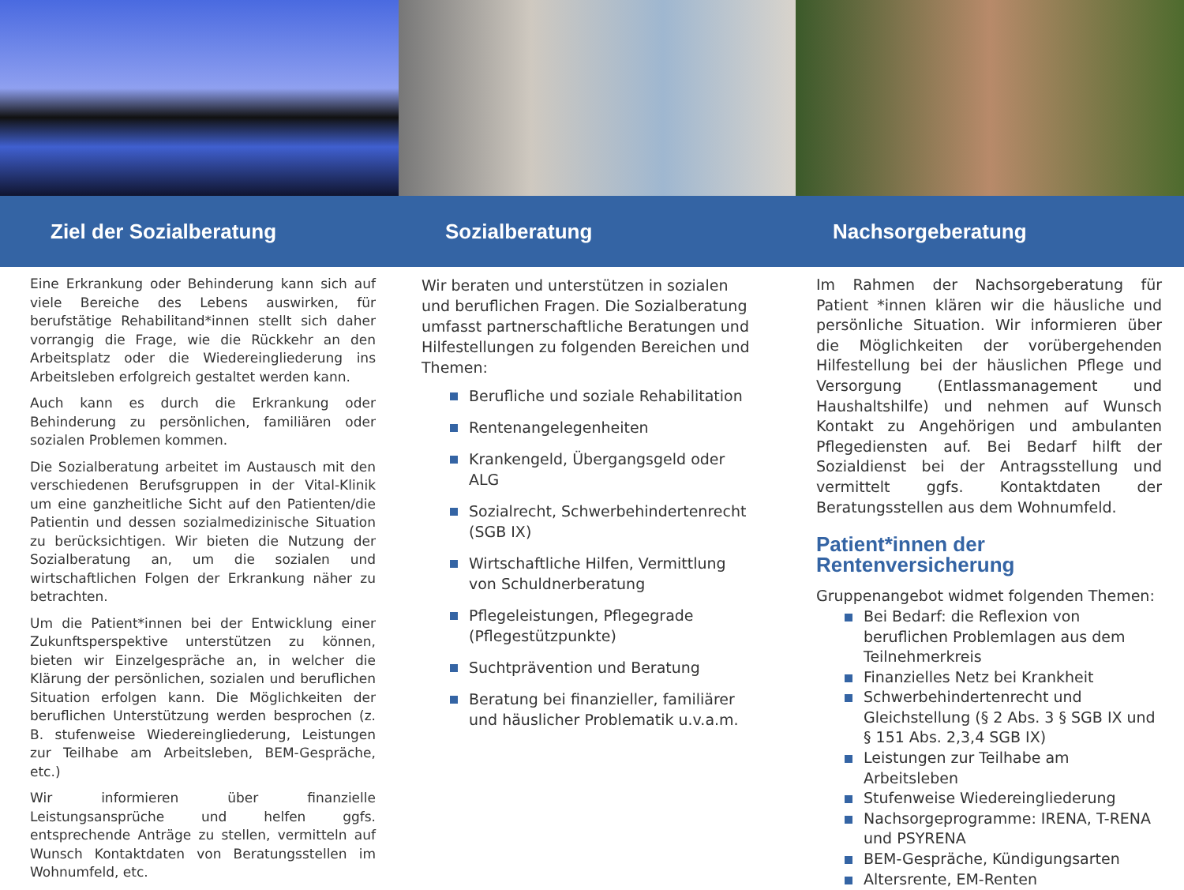Ziel der Sozialberatung Sozialberatung Nachsorgeberatung
Eine Erkrankung oder Behinderung kann sich auf viele Bereiche des Lebens auswirken, für berufstätige Rehabilitand*innen stellt sich daher vorrangig die Frage, wie die Rückkehr an den Arbeitsplatz oder die Wiedereingliederung ins Arbeitsleben erfolgreich gestaltet werden kann.
Auch kann es durch die Erkrankung oder Behinderung zu persönlichen, familiären oder sozialen Problemen kommen.
Die Sozialberatung arbeitet im Austausch mit den verschiedenen Berufsgruppen in der Vital-Klinik um eine ganzheitliche Sicht auf den Patienten/die Patientin und dessen sozialmedizinische Situation zu berücksichtigen. Wir bieten die Nutzung der Sozialberatung an, um die sozialen und wirtschaftlichen Folgen der Erkrankung näher zu betrachten.
Um die Patient*innen bei der Entwicklung einer Zukunftsperspektive unterstützen zu können, bieten wir Einzelgespräche an, in welcher die Klärung der persönlichen, sozialen und beruflichen Situation erfolgen kann. Die Möglichkeiten der beruflichen Unterstützung werden besprochen (z. B. stufenweise Wiedereingliederung, Leistungen zur Teilhabe am Arbeitsleben, BEM-Gespräche, etc.)
Wir informieren über finanzielle Leistungsansprüche und helfen ggfs. entsprechende Anträge zu stellen, vermitteln auf Wunsch Kontaktdaten von Beratungsstellen im Wohnumfeld, etc.
Wir beraten und unterstützen in sozialen und beruflichen Fragen. Die Sozialberatung umfasst partnerschaftliche Beratungen und Hilfestellungen zu folgenden Bereichen und Themen:
Berufliche und soziale Rehabilitation
Rentenangelegenheiten
Krankengeld, Übergangsgeld oder ALG
Sozialrecht, Schwerbehindertenrecht (SGB IX)
Wirtschaftliche Hilfen, Vermittlung von Schuldnerberatung
Pflegeleistungen, Pflegegrade (Pflegestützpunkte)
Suchtprävention und Beratung
Beratung bei finanzieller, familiärer und häuslicher Problematik u.v.a.m.
Im Rahmen der Nachsorgeberatung für Patient *innen klären wir die häusliche und persönliche Situation. Wir informieren über die Möglichkeiten der vorübergehenden Hilfestellung bei der häuslichen Pflege und Versorgung (Entlassmanagement und Haushaltshilfe) und nehmen auf Wunsch Kontakt zu Angehörigen und ambulanten Pflegediensten auf. Bei Bedarf hilft der Sozialdienst bei der Antragsstellung und vermittelt ggfs. Kontaktdaten der Beratungsstellen aus dem Wohnumfeld.
Patient*innen der Rentenversicherung
Gruppenangebot widmet folgenden Themen:
Bei Bedarf: die Reflexion von beruflichen Problemlagen aus dem Teilnehmerkreis
Finanzielles Netz bei Krankheit
Schwerbehindertenrecht und Gleichstellung (§ 2 Abs. 3 § SGB IX und § 151 Abs. 2,3,4 SGB IX)
Leistungen zur Teilhabe am Arbeitsleben
Stufenweise Wiedereingliederung
Nachsorgeprogramme: IRENA, T-RENA und PSYRENA
BEM-Gespräche, Kündigungsarten
Altersrente, EM-Renten